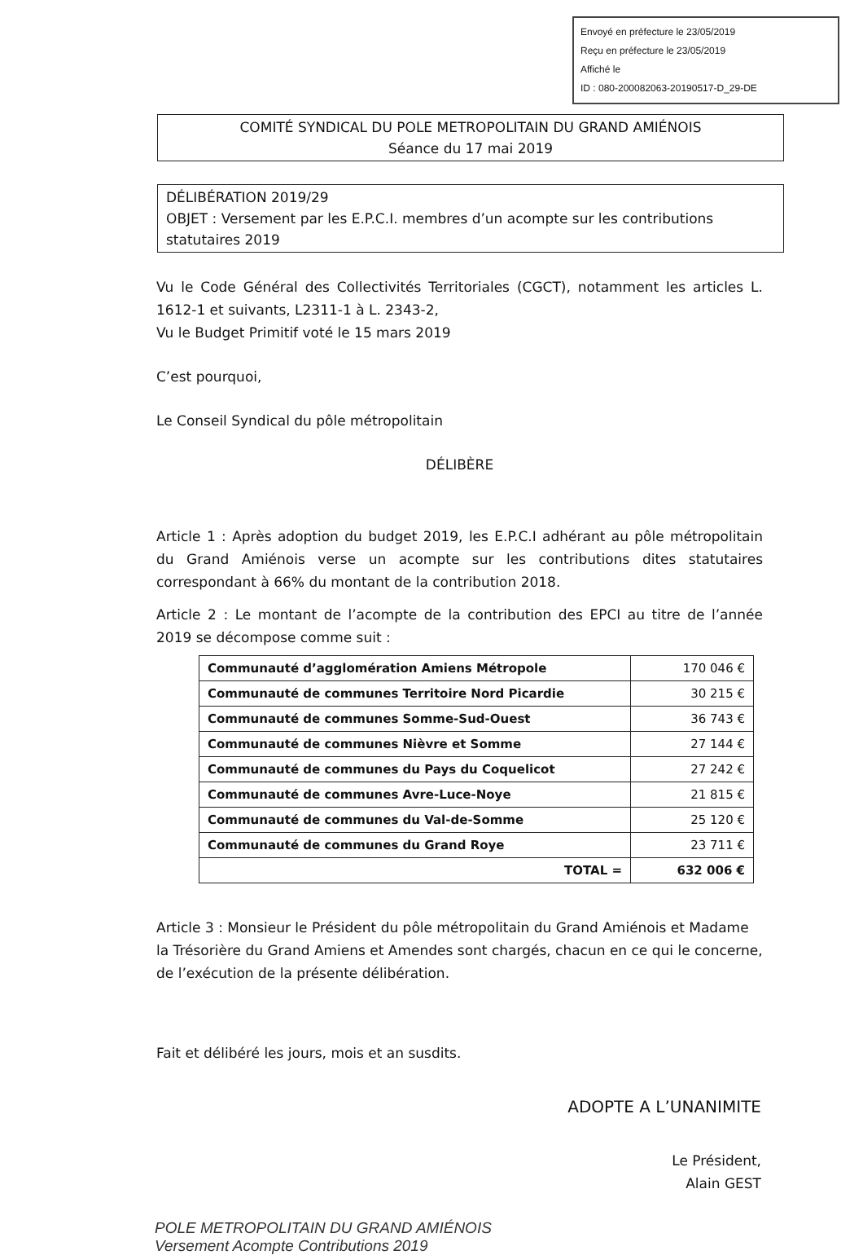Envoyé en préfecture le 23/05/2019
Reçu en préfecture le 23/05/2019
Affiché le
ID : 080-200082063-20190517-D_29-DE
COMITÉ SYNDICAL DU POLE METROPOLITAIN DU GRAND AMIÉNOIS
Séance du 17 mai 2019
DÉLIBÉRATION 2019/29
OBJET : Versement par les E.P.C.I. membres d’un acompte sur les contributions statutaires 2019
Vu le Code Général des Collectivités Territoriales (CGCT), notamment les articles L. 1612-1 et suivants, L2311-1 à L. 2343-2,
Vu le Budget Primitif voté le 15 mars 2019
C’est pourquoi,
Le Conseil Syndical du pôle métropolitain
DÉLIBÈRE
Article 1 : Après adoption du budget 2019, les E.P.C.I adhérant au pôle métropolitain du Grand Amiénois verse un acompte sur les contributions dites statutaires correspondant à 66% du montant de la contribution 2018.
Article 2 : Le montant de l’acompte de la contribution des EPCI au titre de l’année 2019 se décompose comme suit :
| Communauté d’agglomération Amiens Métropole | 170 046 € |
| Communauté de communes Territoire Nord Picardie | 30 215 € |
| Communauté de communes Somme-Sud-Ouest | 36 743 € |
| Communauté de communes Nièvre et Somme | 27 144 € |
| Communauté de communes du Pays du Coquelicot | 27 242 € |
| Communauté de communes Avre-Luce-Noye | 21 815 € |
| Communauté de communes du Val-de-Somme | 25 120 € |
| Communauté de communes du Grand Roye | 23 711 € |
| TOTAL = | 632 006 € |
Article 3 : Monsieur le Président du pôle métropolitain du Grand Amiénois et Madame la Trésorière du Grand Amiens et Amendes sont chargés, chacun en ce qui le concerne, de l’exécution de la présente délibération.
Fait et délibéré les jours, mois et an susdits.
ADOPTE A L’UNANIMITE
Le Président,
Alain GEST
POLE METROPOLITAIN DU GRAND AMIÉNOIS
Versement Acompte Contributions 2019